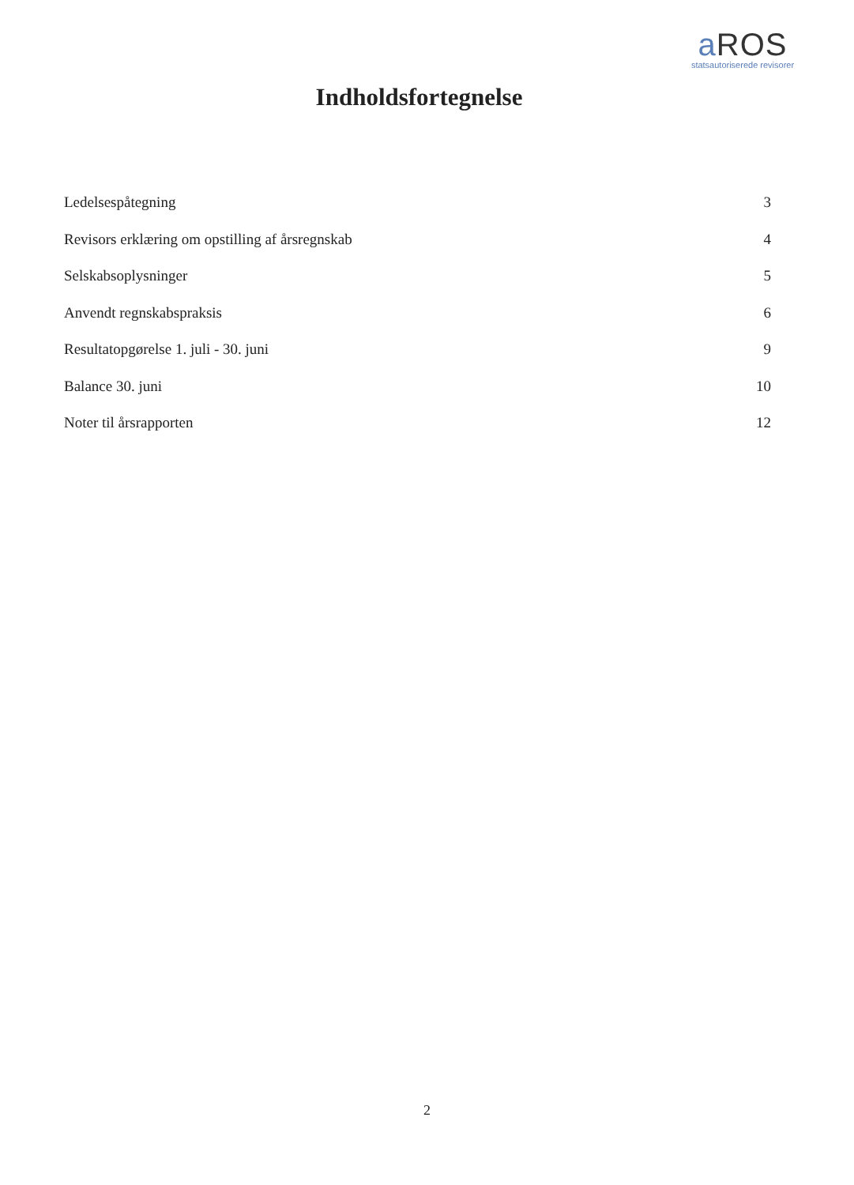a ROS
statsautoriserede revisorer
Indholdsfortegnelse
Ledelsespåtegning 3
Revisors erklæring om opstilling af årsregnskab 4
Selskabsoplysninger 5
Anvendt regnskabspraksis 6
Resultatopgørelse 1. juli - 30. juni 9
Balance 30. juni 10
Noter til årsrapporten 12
2